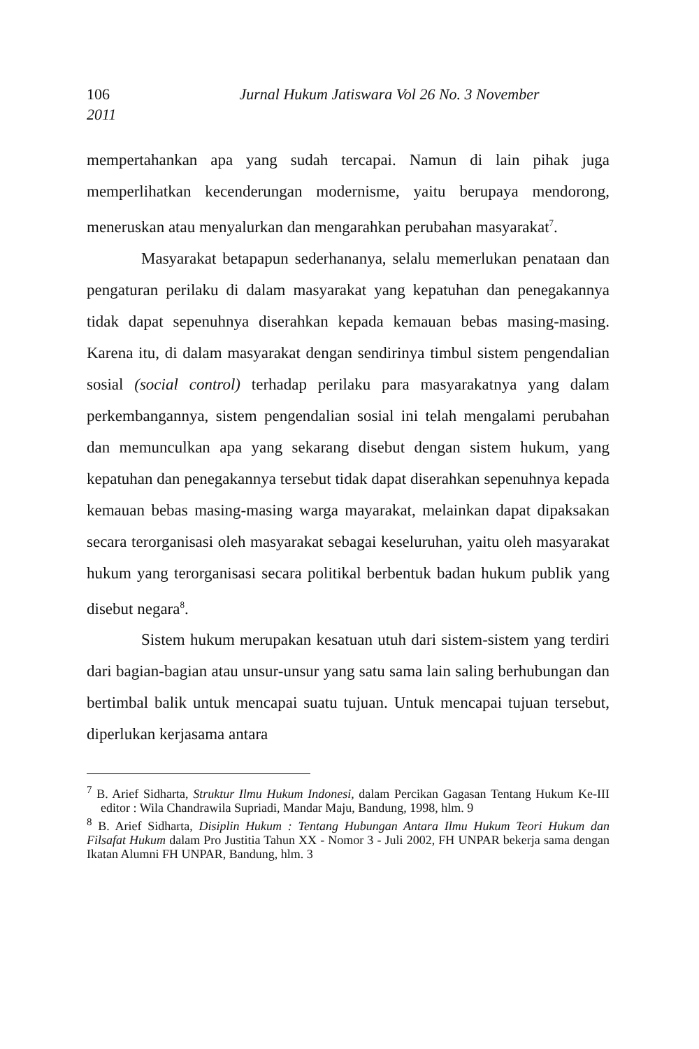106 Jurnal Hukum Jatiswara Vol 26 No. 3 November
2011
mempertahankan apa yang sudah tercapai. Namun di lain pihak juga memperlihatkan kecenderungan modernisme, yaitu berupaya mendorong, meneruskan atau menyalurkan dan mengarahkan perubahan masyarakat<sup>7</sup>.
Masyarakat betapapun sederhananya, selalu memerlukan penataan dan pengaturan perilaku di dalam masyarakat yang kepatuhan dan penegakannya tidak dapat sepenuhnya diserahkan kepada kemauan bebas masing-masing. Karena itu, di dalam masyarakat dengan sendirinya timbul sistem pengendalian sosial (social control) terhadap perilaku para masyarakatnya yang dalam perkembangannya, sistem pengendalian sosial ini telah mengalami perubahan dan memunculkan apa yang sekarang disebut dengan sistem hukum, yang kepatuhan dan penegakannya tersebut tidak dapat diserahkan sepenuhnya kepada kemauan bebas masing-masing warga mayarakat, melainkan dapat dipaksakan secara terorganisasi oleh masyarakat sebagai keseluruhan, yaitu oleh masyarakat hukum yang terorganisasi secara politikal berbentuk badan hukum publik yang disebut negara<sup>8</sup>.
Sistem hukum merupakan kesatuan utuh dari sistem-sistem yang terdiri dari bagian-bagian atau unsur-unsur yang satu sama lain saling berhubungan dan bertimbal balik untuk mencapai suatu tujuan. Untuk mencapai tujuan tersebut, diperlukan kerjasama antara
<sup>7</sup> B. Arief Sidharta, Struktur Ilmu Hukum Indonesi, dalam Percikan Gagasan Tentang Hukum Ke-III editor : Wila Chandrawila Supriadi, Mandar Maju, Bandung, 1998, hlm. 9
<sup>8</sup> B. Arief Sidharta, Disiplin Hukum : Tentang Hubungan Antara Ilmu Hukum Teori Hukum dan Filsafat Hukum dalam Pro Justitia Tahun XX - Nomor 3 - Juli 2002, FH UNPAR bekerja sama dengan Ikatan Alumni FH UNPAR, Bandung, hlm. 3